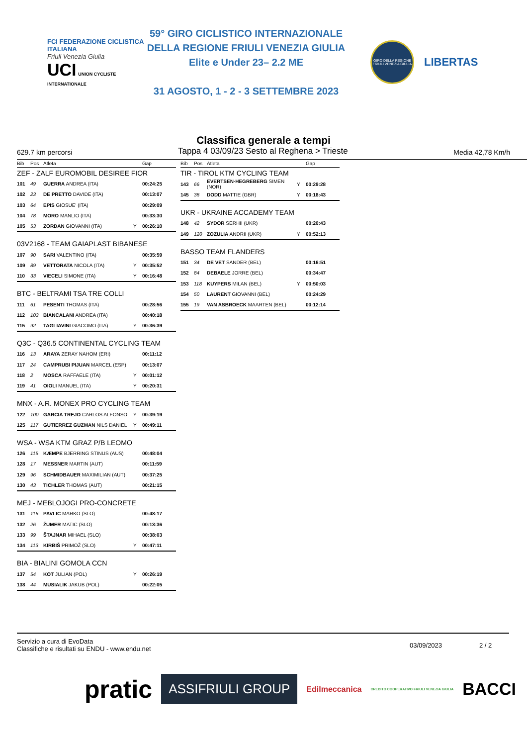FCI FEDERAZIONE CICLISTICA ITALIANA
Friuli Venezia Giulia
UCI UNION CYCLISTE INTERNATIONALE
59° GIRO CICLISTICO INTERNAZIONALE
DELLA REGIONE FRIULI VENEZIA GIULIA
Elite e Under 23– 2.2 ME
31 AGOSTO, 1 - 2 - 3 SETTEMBRE 2023
GIRO DELLA REGIONE FRIULI VENEZIA GIULIA
LIBERTAS
Classifica generale a tempi
629.7 km percorsi Tappa 4 03/09/23 Sesto al Reghena > Trieste Media 42,78 Km/h
| Bib | Pos | Atleta | | Gap |
| --- | --- | --- | --- | --- |
| ZEF - ZALF EUROMOBIL DESIREE FIOR | | | | |
| 101 | 49 | GUERRA ANDREA (ITA) | | 00:24:25 |
| 102 | 23 | DE PRETTO DAVIDE (ITA) | | 00:13:07 |
| 103 | 64 | EPIS GIOSUE' (ITA) | | 00:29:09 |
| 104 | 78 | MORO MANLIO (ITA) | | 00:33:30 |
| 105 | 53 | ZORDAN GIOVANNI (ITA) | Y | 00:26:10 |
| 03V2168 - TEAM GAIAPLAST BIBANESE | | | | |
| 107 | 90 | SARI VALENTINO (ITA) | | 00:35:59 |
| 109 | 89 | VETTORATA NICOLA (ITA) | Y | 00:35:52 |
| 110 | 33 | VIECELI SIMONE (ITA) | Y | 00:16:48 |
| BTC - BELTRAMI TSA TRE COLLI | | | | |
| 111 | 61 | PESENTI THOMAS (ITA) | | 00:28:56 |
| 112 | 103 | BIANCALANI ANDREA (ITA) | | 00:40:18 |
| 115 | 92 | TAGLIAVINI GIACOMO (ITA) | Y | 00:36:39 |
| Q3C - Q36.5 CONTINENTAL CYCLING TEAM | | | | |
| 116 | 13 | ARAYA ZERAY NAHOM (ERI) | | 00:11:12 |
| 117 | 24 | CAMPRUBI PIJUAN MARCEL (ESP) | | 00:13:07 |
| 118 | 2 | MOSCA RAFFAELE (ITA) | Y | 00:01:12 |
| 119 | 41 | OIOLI MANUEL (ITA) | Y | 00:20:31 |
| MNX - A.R. MONEX PRO CYCLING TEAM | | | | |
| 122 | 100 | GARCIA TREJO CARLOS ALFONSO | Y | 00:39:19 |
| 125 | 117 | GUTIERREZ GUZMAN NILS DANIEL | Y | 00:49:11 |
| WSA - WSA KTM GRAZ P/B LEOMO | | | | |
| 126 | 115 | KÆMPE BJERRING STINUS (AUS) | | 00:48:04 |
| 128 | 17 | MESSNER MARTIN (AUT) | | 00:11:59 |
| 129 | 96 | SCHMIDBAUER MAXIMILIAN (AUT) | | 00:37:25 |
| 130 | 43 | TICHLER THOMAS (AUT) | | 00:21:15 |
| MEJ - MEBLOJOGI PRO-CONCRETE | | | | |
| 131 | 116 | PAVLIC MARKO (SLO) | | 00:48:17 |
| 132 | 26 | ŽUMER MATIC (SLO) | | 00:13:36 |
| 133 | 99 | ŠTAJNAR MIHAEL (SLO) | | 00:38:03 |
| 134 | 113 | KIRBIŠ PRIMOŽ (SLO) | Y | 00:47:11 |
| BIA - BIALINI GOMOLA CCN | | | | |
| 137 | 54 | KOT JULIAN (POL) | Y | 00:26:19 |
| 138 | 44 | MUSIALIK JAKUB (POL) | | 00:22:05 |
| Bib | Pos | Atleta | | Gap |
| --- | --- | --- | --- | --- |
| TIR - TIROL KTM CYCLING TEAM | | | | |
| 143 | 66 | EVERTSEN-HEGREBERG SIMEN (NOR) | Y | 00:29:28 |
| 145 | 38 | DODD MATTIE (GBR) | Y | 00:18:43 |
| UKR - UKRAINE ACCADEMY TEAM | | | | |
| 148 | 42 | SYDOR SERHII (UKR) | | 00:20:43 |
| 149 | 120 | ZOZULIA ANDRII (UKR) | Y | 00:52:13 |
| BASSO TEAM FLANDERS | | | | |
| 151 | 34 | DE VET SANDER (BEL) | | 00:16:51 |
| 152 | 84 | DEBAELE JORRE (BEL) | | 00:34:47 |
| 153 | 118 | KUYPERS MILAN (BEL) | Y | 00:50:03 |
| 154 | 50 | LAURENT GIOVANNI (BEL) | | 00:24:29 |
| 155 | 19 | VAN ASBROECK MAARTEN (BEL) | | 00:12:14 |
Servizio a cura di EvoData
Classifiche e risultati su ENDU - www.endu.net
03/09/2023 2 / 2
pratic ASSIFRIULI GROUP Edilmeccanica CREDITO COOPERATIVO FRIULI VENEZIA GIULIA BACCI